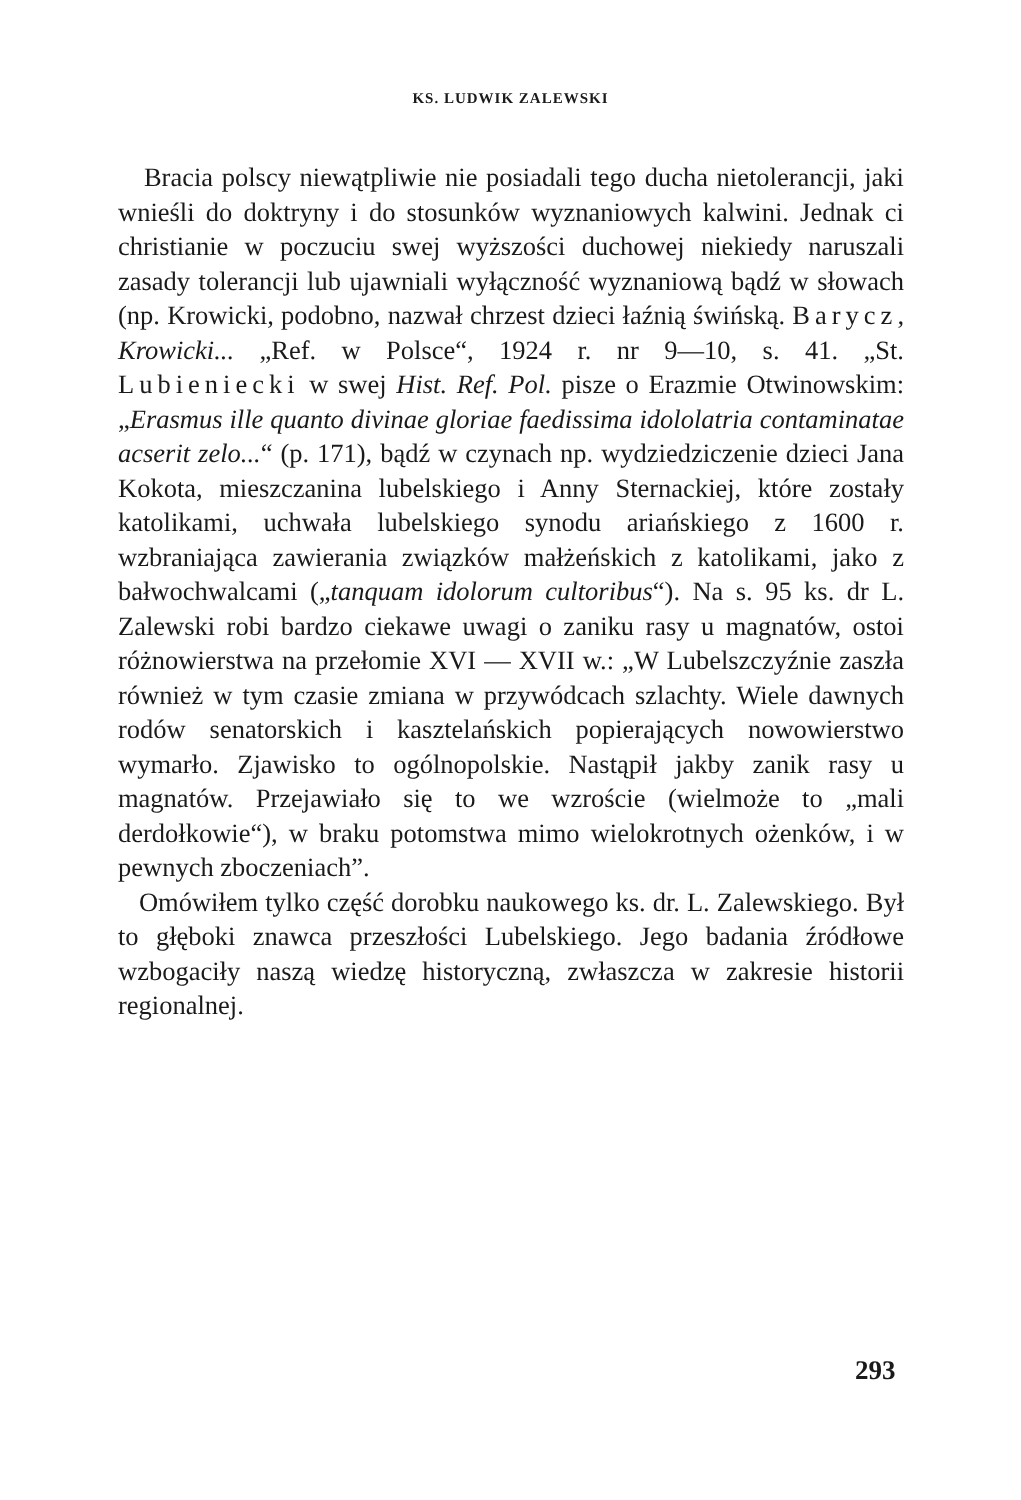KS. LUDWIK ZALEWSKI
Bracia polscy niewątpliwie nie posiadali tego ducha nietolerancji, jaki wnieśli do doktryny i do stosunków wyznaniowych kalwini. Jednak ci christianie w poczuciu swej wyższości duchowej niekiedy naruszali zasady tolerancji lub ujawniali wyłączność wyznaniową bądź w słowach (np. Krowicki, podobno, nazwał chrzest dzieci łaźnią świńską. Barycz, Krowicki... „Ref. w Polsce“, 1924 r. nr 9—10, s. 41. „St. Lubieniecki w swej Hist. Ref. Pol. pisze o Erazmie Otwinowskim: „Erasmus ille quanto divinae gloriae faedissima idololatria contaminatae acserit zelo...“ (p. 171), bądź w czynach np. wydziedziczenie dzieci Jana Kokota, mieszczanina lubelskiego i Anny Sternackiej, które zostały katolikami, uchwała lubelskiego synodu ariańskiego z 1600 r. wzbraniająca zawierania związków małżeńskich z katolikami, jako z bałwochwalcami („tanquam idolorum cultoribus“). Na s. 95 ks. dr L. Zalewski robi bardzo ciekawe uwagi o zaniku rasy u magnatów, ostoi różnowierstwa na przełomie XVI — XVII w.: „W Lubelszczyźnie zaszła również w tym czasie zmiana w przywódcach szlachty. Wiele dawnych rodów senatorskich i kasztelańskich popierających nowowierstwo wymarło. Zjawisko to ogólnopolskie. Nastąpił jakby zanik rasy u magnatów. Przejawiało się to we wzroście (wielmoże to „mali derdołkowie“), w braku potomstwa mimo wielokrotnych ożenków, i w pewnych zboczeniach”.
Omówiłem tylko część dorobku naukowego ks. dr. L. Zalewskiego. Był to głęboki znawca przeszłości Lubelskiego. Jego badania źródłowe wzbogaciły naszą wiedzę historyczną, zwłaszcza w zakresie historii regionalnej.
293